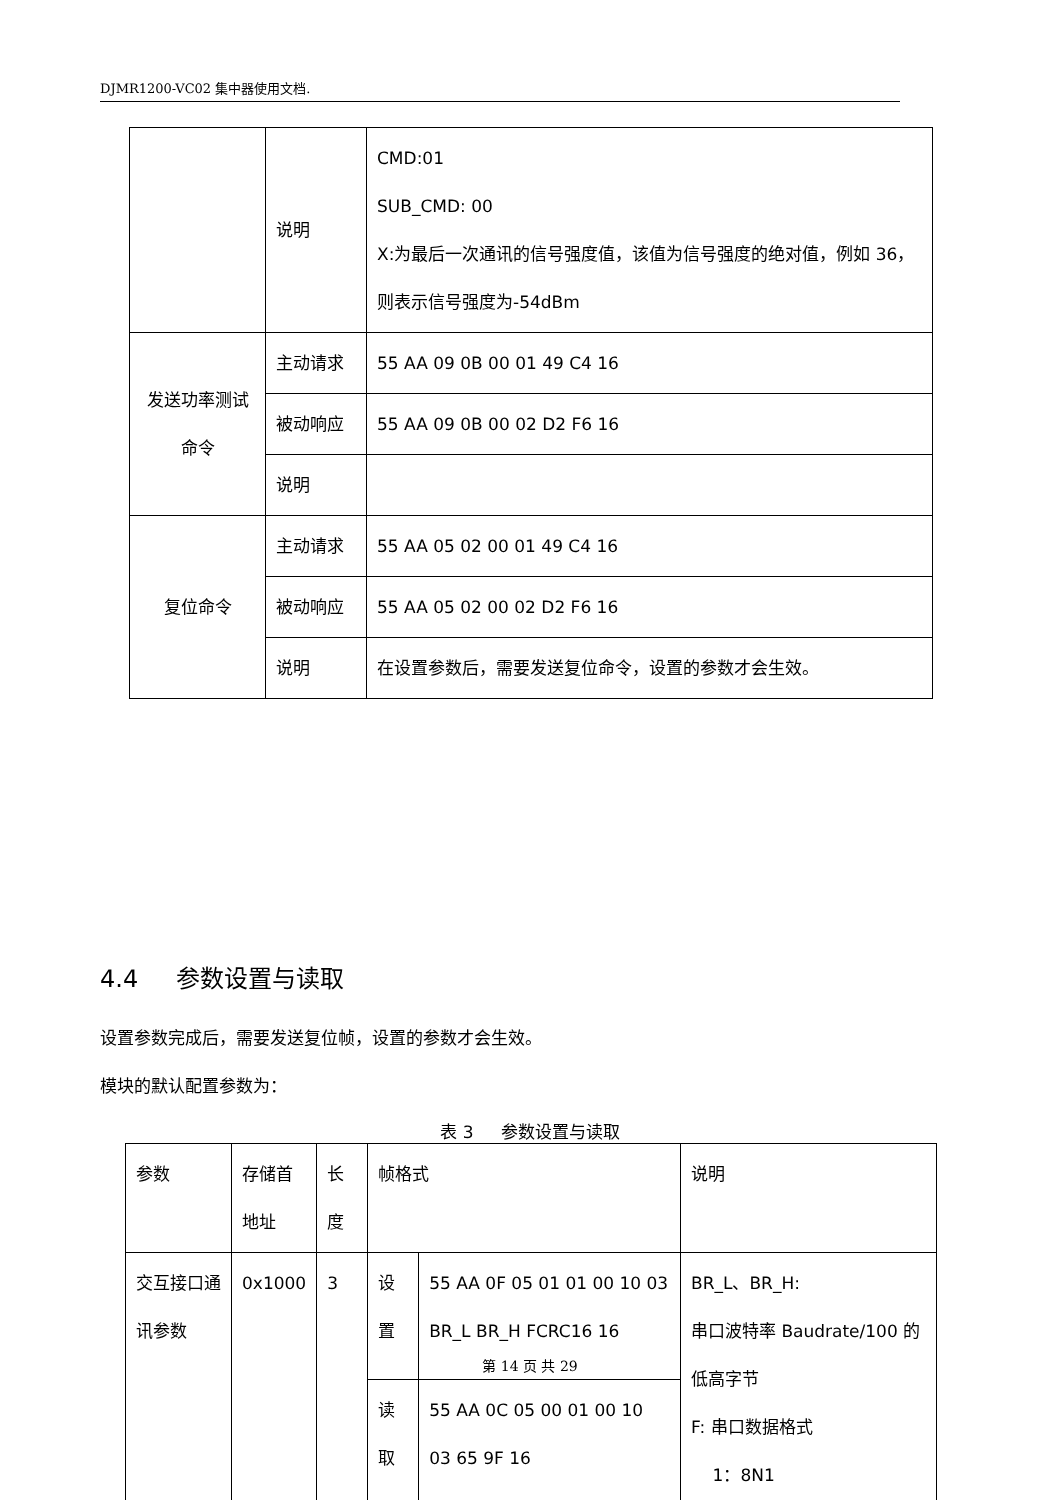DJMR1200-VC02 集中器使用文档.
| | 说明 | CMD:01 SUB_CMD: 00 X:为最后一次通讯的信号强度值，该值为信号强度的绝对值，例如 36，则表示信号强度为-54dBm |
| 发送功率测试 命令 | 主动请求 | 55 AA 09 0B 00 01 49 C4 16 |
| | 被动响应 | 55 AA 09 0B 00 02 D2 F6 16 |
| | 说明 | |
| 复位命令 | 主动请求 | 55 AA 05 02 00 01 49 C4 16 |
| | 被动响应 | 55 AA 05 02 00 02 D2 F6 16 |
| | 说明 | 在设置参数后，需要发送复位命令，设置的参数才会生效。 |
4.4 参数设置与读取
设置参数完成后，需要发送复位帧，设置的参数才会生效。
模块的默认配置参数为：
表 3 参数设置与读取
| 参数 | 存储首地址 | 长度 | 帧格式 | | 说明 |
| 交互接口通讯参数 | 0x1000 | 3 | 设置 | 55 AA 0F 05 01 01 00 10 03 BR_L BR_H FCRC16 16 | BR_L、BR_H: 串口波特率 Baudrate/100 的低高字节 F: 串口数据格式 1：8N1 |
| | | | 读取 | 55 AA 0C 05 00 01 00 10 03 65 9F 16 | |
第 14 页 共 29